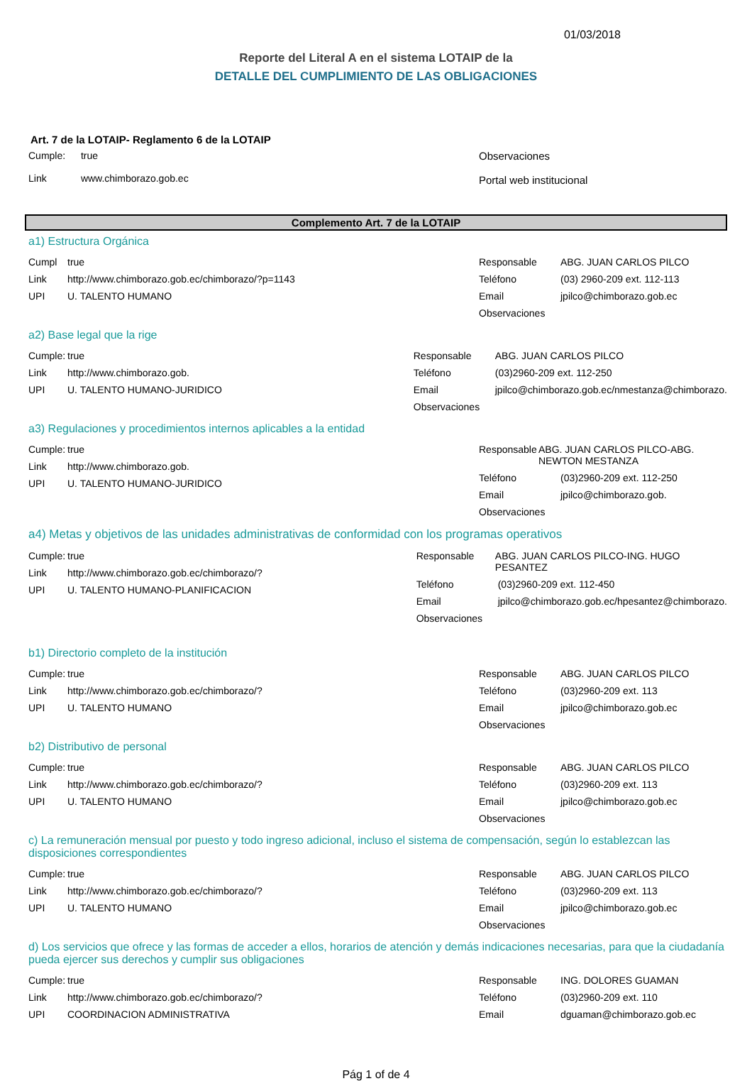01/03/2018
Reporte del Literal A en el sistema LOTAIP de la
DETALLE DEL CUMPLIMIENTO DE LAS OBLIGACIONES
Art. 7 de la LOTAIP- Reglamento 6 de la LOTAIP
Cumple: true
Link www.chimborazo.gob.ec
Observaciones
Portal web institucional
Complemento Art. 7 de la LOTAIP
a1) Estructura Orgánica
Cumpl true
Link http://www.chimborazo.gob.ec/chimborazo/?p=1143
UPI U. TALENTO HUMANO
Responsable ABG. JUAN CARLOS PILCO
Teléfono (03) 2960-209 ext. 112-113
Email jpilco@chimborazo.gob.ec
Observaciones
a2) Base legal que la rige
Cumple: true
Link http://www.chimborazo.gob.
UPI U. TALENTO HUMANO-JURIDICO
Responsable ABG. JUAN CARLOS PILCO
Teléfono (03)2960-209 ext. 112-250
Email jpilco@chimborazo.gob.ec/nmestanza@chimborazo.
Observaciones
a3) Regulaciones y procedimientos internos aplicables a la entidad
Cumple: true
Link http://www.chimborazo.gob.
UPI U. TALENTO HUMANO-JURIDICO
Responsable ABG. JUAN CARLOS PILCO-ABG. NEWTON MESTANZA
Teléfono (03)2960-209 ext. 112-250
Email jpilco@chimborazo.gob.
Observaciones
a4) Metas y objetivos de las unidades administrativas de conformidad con los programas operativos
Cumple: true
Link http://www.chimborazo.gob.ec/chimborazo/?
UPI U. TALENTO HUMANO-PLANIFICACION
Responsable ABG. JUAN CARLOS PILCO-ING. HUGO PESANTEZ
Teléfono (03)2960-209 ext. 112-450
Email jpilco@chimborazo.gob.ec/hpesantez@chimborazo.
Observaciones
b1) Directorio completo de la institución
Cumple: true
Link http://www.chimborazo.gob.ec/chimborazo/?
UPI U. TALENTO HUMANO
Responsable ABG. JUAN CARLOS PILCO
Teléfono (03)2960-209 ext. 113
Email jpilco@chimborazo.gob.ec
Observaciones
b2) Distributivo de personal
Cumple: true
Link http://www.chimborazo.gob.ec/chimborazo/?
UPI U. TALENTO HUMANO
Responsable ABG. JUAN CARLOS PILCO
Teléfono (03)2960-209 ext. 113
Email jpilco@chimborazo.gob.ec
Observaciones
c) La remuneración mensual por puesto y todo ingreso adicional, incluso el sistema de compensación, según lo establezcan las disposiciones correspondientes
Cumple: true
Link http://www.chimborazo.gob.ec/chimborazo/?
UPI U. TALENTO HUMANO
Responsable ABG. JUAN CARLOS PILCO
Teléfono (03)2960-209 ext. 113
Email jpilco@chimborazo.gob.ec
Observaciones
d) Los servicios que ofrece y las formas de acceder a ellos, horarios de atención y demás indicaciones necesarias, para que la ciudadanía pueda ejercer sus derechos y cumplir sus obligaciones
Cumple: true
Link http://www.chimborazo.gob.ec/chimborazo/?
UPI COORDINACION ADMINISTRATIVA
Responsable ING. DOLORES GUAMAN
Teléfono (03)2960-209 ext. 110
Email dguaman@chimborazo.gob.ec
Pág 1 of de 4